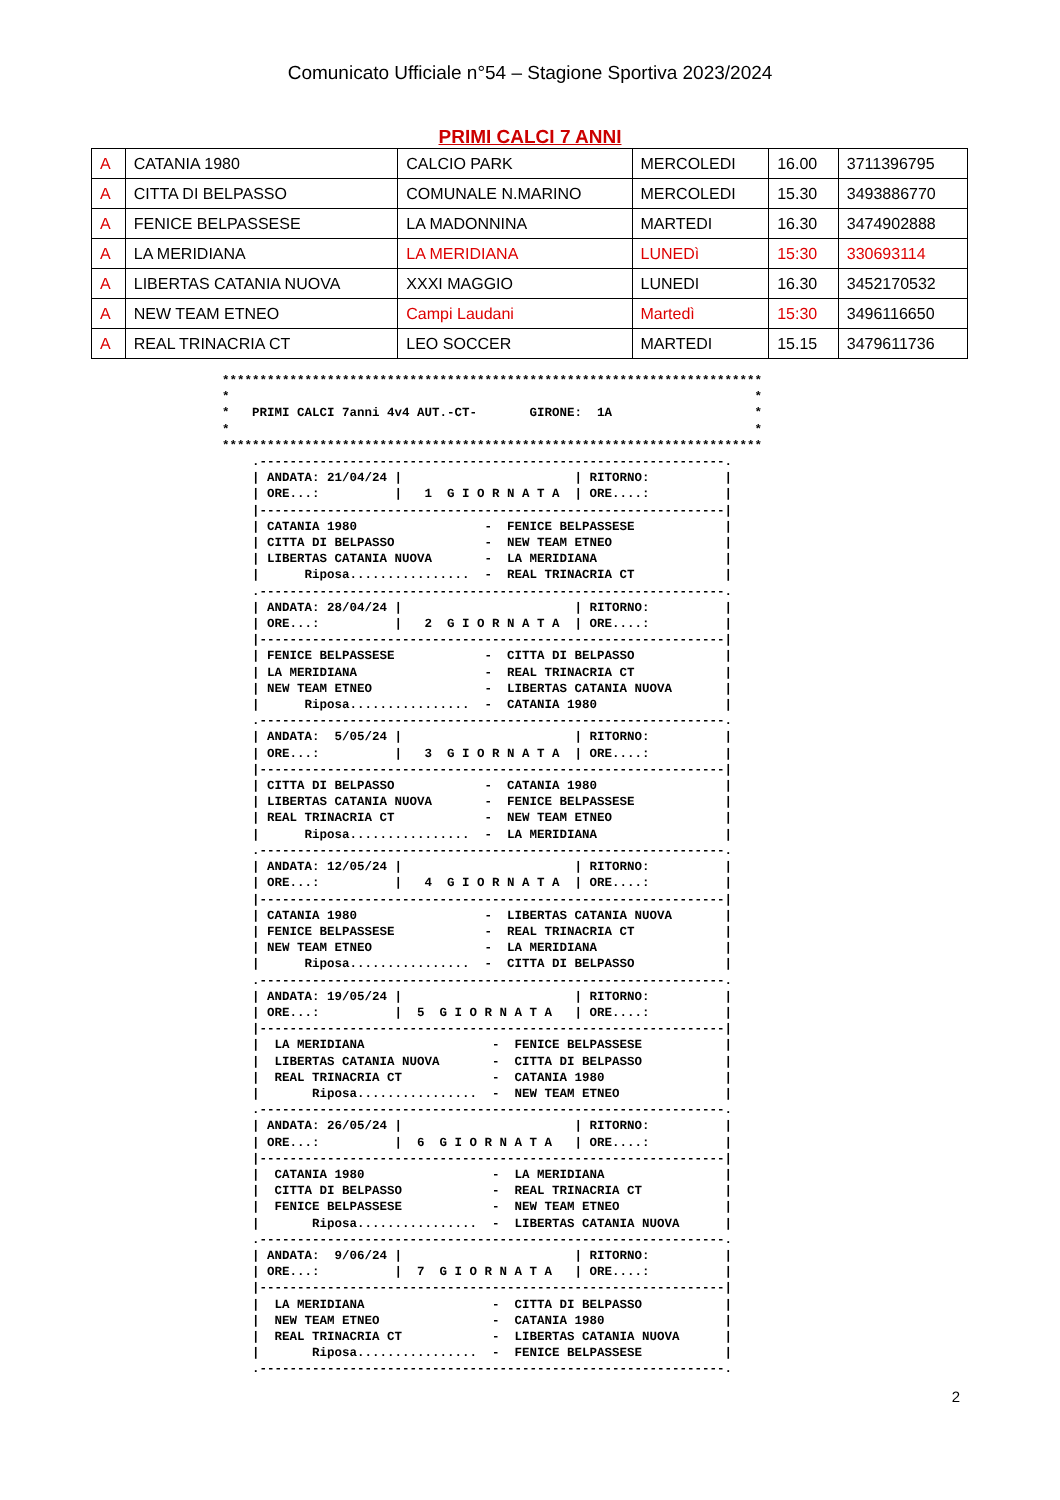Comunicato Ufficiale n°54 – Stagione Sportiva 2023/2024
PRIMI CALCI 7 ANNI
| A | CATANIA 1980 | CALCIO PARK | MERCOLEDI | 16.00 | 3711396795 |
| A | CITTA DI BELPASSO | COMUNALE N.MARINO | MERCOLEDI | 15.30 | 3493886770 |
| A | FENICE BELPASSESE | LA MADONNINA | MARTEDI | 16.30 | 3474902888 |
| A | LA MERIDIANA | LA MERIDIANA | LUNEDì | 15:30 | 330693114 |
| A | LIBERTAS CATANIA NUOVA | XXXI MAGGIO | LUNEDI | 16.30 | 3452170532 |
| A | NEW TEAM ETNEO | Campi Laudani | Martedì | 15:30 | 3496116650 |
| A | REAL TRINACRIA CT | LEO SOCCER | MARTEDI | 15.15 | 3479611736 |
************************************************************************
*                                                                      *
*   PRIMI CALCI 7anni 4v4 AUT.-CT-       GIRONE:  1A                   *
*                                                                      *
************************************************************************
    .--------------------------------------------------------------.
    | ANDATA: 21/04/24 |                       | RITORNO:          |
    | ORE...:          |   1  G I O R N A T A  | ORE....:          |
    |--------------------------------------------------------------|
    | CATANIA 1980                 -  FENICE BELPASSESE            |
    | CITTA DI BELPASSO            -  NEW TEAM ETNEO               |
    | LIBERTAS CATANIA NUOVA       -  LA MERIDIANA                 |
    |      Riposa................  -  REAL TRINACRIA CT            |
    .--------------------------------------------------------------.
    | ANDATA: 28/04/24 |                       | RITORNO:          |
    | ORE...:          |   2  G I O R N A T A  | ORE....:          |
    |--------------------------------------------------------------|
    | FENICE BELPASSESE            -  CITTA DI BELPASSO            |
    | LA MERIDIANA                 -  REAL TRINACRIA CT            |
    | NEW TEAM ETNEO               -  LIBERTAS CATANIA NUOVA       |
    |      Riposa................  -  CATANIA 1980                 |
    .--------------------------------------------------------------.
    | ANDATA:  5/05/24 |                       | RITORNO:          |
    | ORE...:          |   3  G I O R N A T A  | ORE....:          |
    |--------------------------------------------------------------|
    | CITTA DI BELPASSO            -  CATANIA 1980                 |
    | LIBERTAS CATANIA NUOVA       -  FENICE BELPASSESE            |
    | REAL TRINACRIA CT            -  NEW TEAM ETNEO               |
    |      Riposa................  -  LA MERIDIANA                 |
    .--------------------------------------------------------------.
    | ANDATA: 12/05/24 |                       | RITORNO:          |
    | ORE...:          |   4  G I O R N A T A  | ORE....:          |
    |--------------------------------------------------------------|
    | CATANIA 1980                 -  LIBERTAS CATANIA NUOVA       |
    | FENICE BELPASSESE            -  REAL TRINACRIA CT            |
    | NEW TEAM ETNEO               -  LA MERIDIANA                 |
    |      Riposa................  -  CITTA DI BELPASSO            |
    .--------------------------------------------------------------.
    | ANDATA: 19/05/24 |                       | RITORNO:          |
    | ORE...:          |  5  G I O R N A T A   | ORE....:          |
    |--------------------------------------------------------------|
    |  LA MERIDIANA                 -  FENICE BELPASSESE           |
    |  LIBERTAS CATANIA NUOVA       -  CITTA DI BELPASSO           |
    |  REAL TRINACRIA CT            -  CATANIA 1980                |
    |       Riposa................  -  NEW TEAM ETNEO              |
    .--------------------------------------------------------------.
    | ANDATA: 26/05/24 |                       | RITORNO:          |
    | ORE...:          |  6  G I O R N A T A   | ORE....:          |
    |--------------------------------------------------------------|
    |  CATANIA 1980                 -  LA MERIDIANA                |
    |  CITTA DI BELPASSO            -  REAL TRINACRIA CT           |
    |  FENICE BELPASSESE            -  NEW TEAM ETNEO              |
    |       Riposa................  -  LIBERTAS CATANIA NUOVA      |
    .--------------------------------------------------------------.
    | ANDATA:  9/06/24 |                       | RITORNO:          |
    | ORE...:          |  7  G I O R N A T A   | ORE....:          |
    |--------------------------------------------------------------|
    |  LA MERIDIANA                 -  CITTA DI BELPASSO           |
    |  NEW TEAM ETNEO               -  CATANIA 1980                |
    |  REAL TRINACRIA CT            -  LIBERTAS CATANIA NUOVA      |
    |       Riposa................  -  FENICE BELPASSESE           |
    .--------------------------------------------------------------.
2